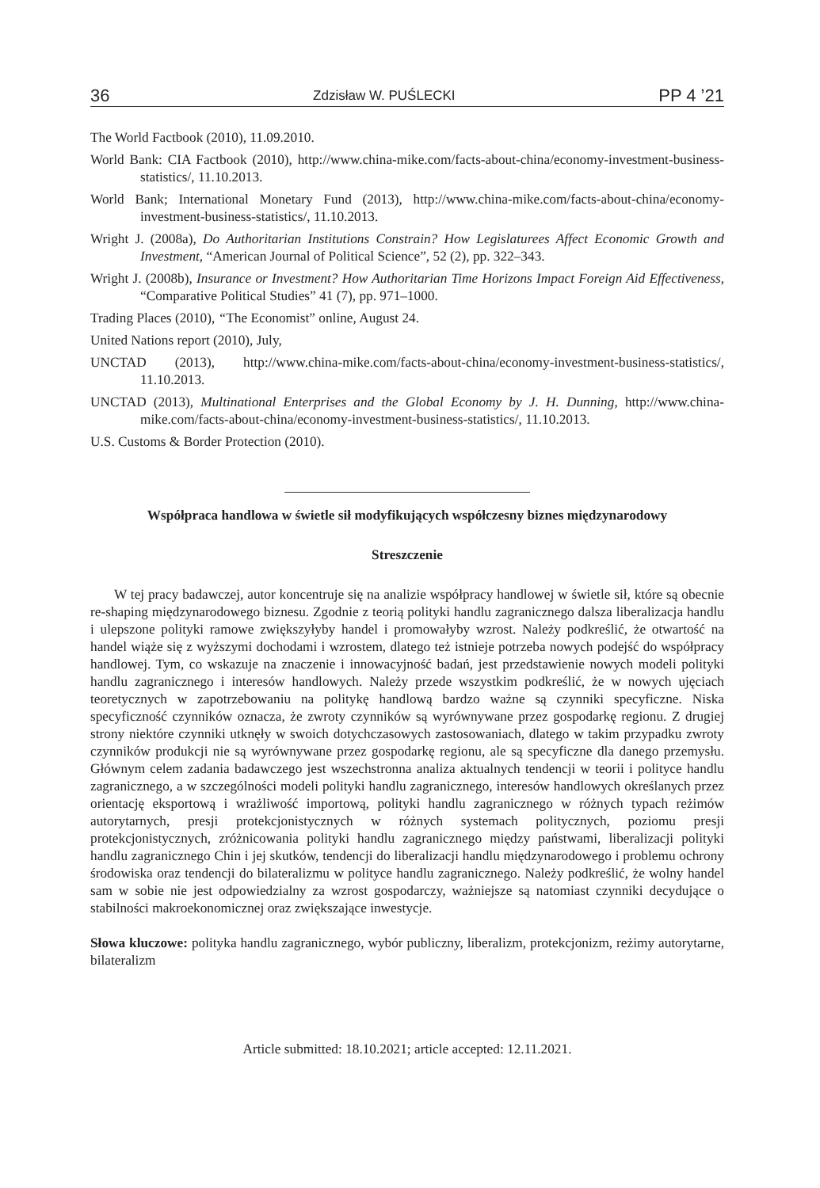36 Zdzisław W. PUŚLECKI PP 4 ’21
The World Factbook (2010), 11.09.2010.
World Bank: CIA Factbook (2010), http://www.china-mike.com/facts-about-china/economy-investment-business-statistics/, 11.10.2013.
World Bank; International Monetary Fund (2013), http://www.china-mike.com/facts-about-china/economy-investment-business-statistics/, 11.10.2013.
Wright J. (2008a), Do Authoritarian Institutions Constrain? How Legislaturees Affect Economic Growth and Investment, “American Journal of Political Science”, 52 (2), pp. 322–343.
Wright J. (2008b), Insurance or Investment? How Authoritarian Time Horizons Impact Foreign Aid Effectiveness, “Comparative Political Studies” 41 (7), pp. 971–1000.
Trading Places (2010), “The Economist” online, August 24.
United Nations report (2010), July,
UNCTAD (2013), http://www.china-mike.com/facts-about-china/economy-investment-business-statistics/, 11.10.2013.
UNCTAD (2013), Multinational Enterprises and the Global Economy by J. H. Dunning, http://www.china-mike.com/facts-about-china/economy-investment-business-statistics/, 11.10.2013.
U.S. Customs & Border Protection (2010).
Współpraca handlowa w świetle sił modyfikujących współczesny biznes międzynarodowy
Streszczenie
W tej pracy badawczej, autor koncentruje się na analizie współpracy handlowej w świetle sił, które są obecnie re-shaping międzynarodowego biznesu. Zgodnie z teorią polityki handlu zagranicznego dalsza liberalizacja handlu i ulepszone polityki ramowe zwiększyłyby handel i promowałyby wzrost. Należy podkreślić, że otwartość na handel wiąże się z wyższymi dochodami i wzrostem, dlatego też istnieje potrzeba nowych podejść do współpracy handlowej. Tym, co wskazuje na znaczenie i innowacyjność badań, jest przedstawienie nowych modeli polityki handlu zagranicznego i interesów handlowych. Należy przede wszystkim podkreślić, że w nowych ujęciach teoretycznych w zapotrzebowaniu na politykę handlową bardzo ważne są czynniki specyficzne. Niska specyficzność czynników oznacza, że zwroty czynników są wyrównywane przez gospodarkę regionu. Z drugiej strony niektóre czynniki utknęły w swoich dotychczasowych zastosowaniach, dlatego w takim przypadku zwroty czynników produkcji nie są wyrównywane przez gospodarkę regionu, ale są specyficzne dla danego przemysłu. Głównym celem zadania badawczego jest wszechstronna analiza aktualnych tendencji w teorii i polityce handlu zagranicznego, a w szczególności modeli polityki handlu zagranicznego, interesów handlowych określanych przez orientację eksportową i wrażliwość importową, polityki handlu zagranicznego w różnych typach reżimów autorytarnych, presji protekcjonistycznych w różnych systemach politycznych, poziomu presji protekcjonistycznych, zróżnicowania polityki handlu zagranicznego między państwami, liberalizacji polityki handlu zagranicznego Chin i jej skutków, tendencji do liberalizacji handlu międzynarodowego i problemu ochrony środowiska oraz tendencji do bilateralizmu w polityce handlu zagranicznego. Należy podkreślić, że wolny handel sam w sobie nie jest odpowiedzialny za wzrost gospodarczy, ważniejsze są natomiast czynniki decydujące o stabilności makroekonomicznej oraz zwiększające inwestycje.
Słowa kluczowe: polityka handlu zagranicznego, wybór publiczny, liberalizm, protekcjonizm, reżimy autorytarne, bilateralizm
Article submitted: 18.10.2021; article accepted: 12.11.2021.